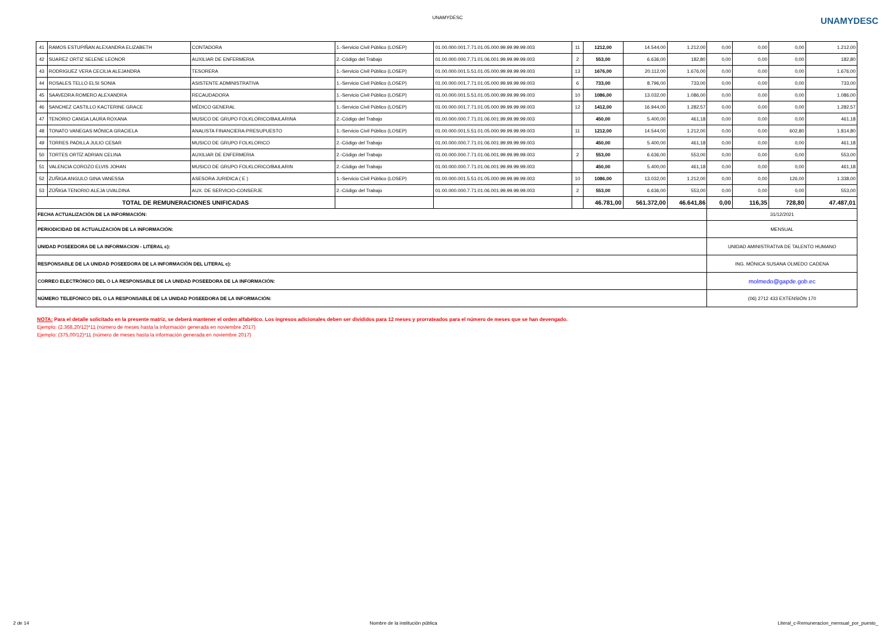UNAMYDESC
UNAMYDESC
| 41 | RAMOS ESTUPIÑAN ALEXANDRA ELIZABETH | CONTADORA | 1.-Servicio Civil Público (LOSEP) | 01.00.000.001.7.71.01.05.000.99.99.99.99.003 | 11 | 1212,00 | 14.544,00 | 1.212,00 | 0,00 | 0,00 | 0,00 | 1.212,00 |
| 42 | SUAREZ ORTIZ SELENE LEONOR | AUXILIAR DE ENFERMERIA | 2.-Código del Trabajo | 01.00.000.000.7.71.01.06.001.99.99.99.99.003 | 2 | 553,00 | 6.636,00 | 182,80 | 0,00 | 0,00 | 0,00 | 182,80 |
| 43 | RODRIGUEZ VERA CECILIA ALEJANDRA | TESORERA | 1.-Servicio Civil Público (LOSEP) | 01.00.000.001.5.51.01.05.000.99.99.99.99.003 | 13 | 1676,00 | 20.112,00 | 1.676,00 | 0,00 | 0,00 | 0,00 | 1.676,00 |
| 44 | ROSALES TELLO ELSI SONIA | ASISTENTE ADMINISTRATIVA | 1.-Servicio Civil Público (LOSEP) | 01.00.000.001.7.71.01.05.000.99.99.99.99.003 | 6 | 733,00 | 8.796,00 | 733,00 | 0,00 | 0,00 | 0,00 | 733,00 |
| 45 | SAAVEDRA ROMERO ALEXANDRA | RECAUDADORA | 1.-Servicio Civil Público (LOSEP) | 01.00.000.001.5.51.01.05.000.99.99.99.99.003 | 10 | 1086,00 | 13.032,00 | 1.086,00 | 0,00 | 0,00 | 0,00 | 1.086,00 |
| 46 | SANCHEZ CASTILLO KACTERINE GRACE | MÉDICO GENERAL | 1.-Servicio Civil Público (LOSEP) | 01.00.000.001.7.71.01.05.000.99.99.99.99.003 | 12 | 1412,00 | 16.944,00 | 1.282,57 | 0,00 | 0,00 | 0,00 | 1.282,57 |
| 47 | TENORIO CANGA LAURA ROXANA | MUSICO DE GRUPO FOLKLORICO/BAILARINA | 2.-Código del Trabajo | 01.00.000.000.7.71.01.06.001.99.99.99.99.003 | | 450,00 | 5.400,00 | 461,18 | 0,00 | 0,00 | 0,00 | 461,18 |
| 48 | TONATO VANEGAS MÓNICA GRACIELA | ANALISTA FINANCIERA-PRESUPUESTO | 1.-Servicio Civil Público (LOSEP) | 01.00.000.001.5.51.01.05.000.99.99.99.99.003 | 11 | 1212,00 | 14.544,00 | 1.212,00 | 0,00 | 0,00 | 602,80 | 1.814,80 |
| 49 | TORRES PADILLA JULIO CESAR | MUSICO DE GRUPO FOLKLORICO | 2.-Código del Trabajo | 01.00.000.000.7.71.01.06.001.99.99.99.99.003 | | 450,00 | 5.400,00 | 461,18 | 0,00 | 0,00 | 0,00 | 461,18 |
| 50 | TORTES ORTÍZ ADRIAN CELINA | AUXILIAR DE ENFERMERIA | 2.-Código del Trabajo | 01.00.000.000.7.71.01.06.001.99.99.99.99.003 | 2 | 553,00 | 6.636,00 | 553,00 | 0,00 | 0,00 | 0,00 | 553,00 |
| 51 | VALENCIA COROZO ELVIS JOHAN | MUSICO DE GRUPO FOLKLORICO/BAILARIN | 2.-Código del Trabajo | 01.00.000.000.7.71.01.06.001.99.99.99.99.003 | | 450,00 | 5.400,00 | 461,18 | 0,00 | 0,00 | 0,00 | 461,18 |
| 52 | ZUÑIGA ANGULO GINA VANESSA | ASESORA JURIDICA ( E ) | 1.-Servicio Civil Público (LOSEP) | 01.00.000.001.5.51.01.05.000.99.99.99.99.003 | 10 | 1086,00 | 13.032,00 | 1.212,00 | 0,00 | 0,00 | 126,00 | 1.338,00 |
| 53 | ZÚÑIGA TENORIO ALEJA UVALDINA | AUX. DE SERVICIO-CONSERJE | 2.-Código del Trabajo | 01.00.000.000.7.71.01.06.001.99.99.99.99.003 | 2 | 553,00 | 6.636,00 | 553,00 | 0,00 | 0,00 | 0,00 | 553,00 |
| TOTAL DE REMUNERACIONES UNIFICADAS | | | | | | 46.781,00 | 561.372,00 | 46.641,86 | 0,00 | 116,35 | 728,80 | 47.487,01 |
| FECHA ACTUALIZACIÓN DE LA INFORMACIÓN: | | | | | | | | | 31/12/2021 | | | |
| PERIODICIDAD DE ACTUALIZACIÓN DE LA INFORMACIÓN: | | | | | | | | | MENSUAL | | | |
| UNIDAD POSEEDORA DE LA INFORMACION - LITERAL c): | | | | | | | | | UNIDAD AMINISTRATIVA DE TALENTO HUMANO | | | |
| RESPONSABLE DE LA UNIDAD POSEEDORA DE LA INFORMACIÓN DEL LITERAL c): | | | | | | | | | ING. MÓNICA SUSANA OLMEDO CADENA | | | |
| CORREO ELECTRÓNICO DEL O LA RESPONSABLE DE LA UNIDAD POSEEDORA DE LA INFORMACIÓN: | | | | | | | | | molmedo@gapde.gob.ec | | | |
| NÚMERO TELEFÓNICO DEL O LA RESPONSABLE DE LA UNIDAD POSEEDORA DE LA INFORMACIÓN: | | | | | | | | | (06) 2712 433 EXTENSIÓN 170 | | | |
NOTA: Para el detalle solicitado en la presente matriz, se deberá mantener el orden alfabético. Los ingresos adicionales deben ser divididos para 12 meses y prorrateados para el número de meses que se han devengado.
Ejemplo: (2.368,20/12)*11 (número de meses hasta la información generada en noviembre 2017)
Ejemplo: (375,00/12)*11 (número de meses hasta la información generada en noviembre 2017)
2 de 14 Nombre de la institución pública Literal_c-Remuneracion_mensual_por_puesto_